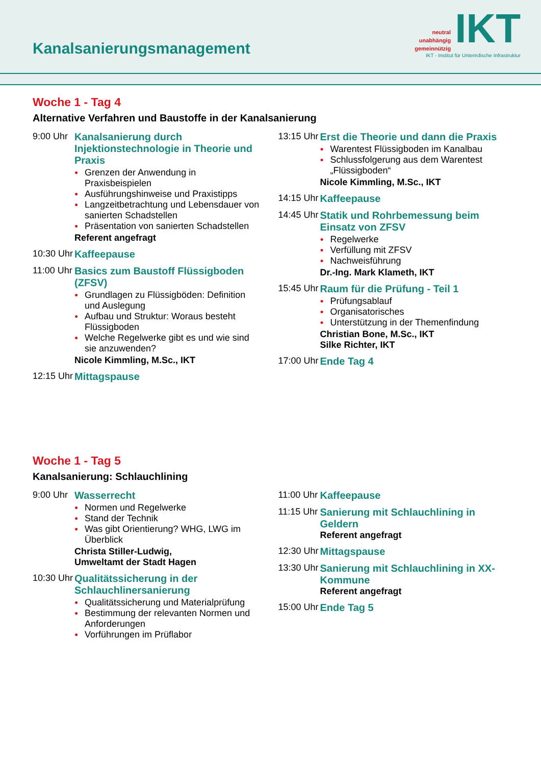Kanalsanierungsmanagement
neutral
unabhängig
gemeinnützig
IKT
IKT - Institut für Unterirdische Infrastruktur
Woche 1 - Tag 4
Alternative Verfahren und Baustoffe in der Kanalsanierung
9:00 Uhr
Kanalsanierung durch Injektionstechnologie in Theorie und Praxis
● Grenzen der Anwendung in Praxisbeispielen
● Ausführungshinweise und Praxistipps
● Langzeitbetrachtung und Lebensdauer von sanierten Schadstellen
● Präsentation von sanierten Schadstellen
Referent angefragt
10:30 Uhr
Kaffeepause
11:00 Uhr
Basics zum Baustoff Flüssigboden (ZFSV)
● Grundlagen zu Flüssigböden: Definition und Auslegung
● Aufbau und Struktur: Woraus besteht Flüssigboden
● Welche Regelwerke gibt es und wie sind sie anzuwenden?
Nicole Kimmling, M.Sc., IKT
12:15 Uhr
Mittagspause
13:15 Uhr
Erst die Theorie und dann die Praxis
● Warentest Flüssigboden im Kanalbau
● Schlussfolgerung aus dem Warentest „Flüssigboden“
Nicole Kimmling, M.Sc., IKT
14:15 Uhr
Kaffeepause
14:45 Uhr
Statik und Rohrbemessung beim Einsatz von ZFSV
● Regelwerke
● Verfüllung mit ZFSV
● Nachweisführung
Dr.-Ing. Mark Klameth, IKT
15:45 Uhr
Raum für die Prüfung - Teil 1
● Prüfungsablauf
● Organisatorisches
● Unterstützung in der Themenfindung
Christian Bone, M.Sc., IKT
Silke Richter, IKT
17:00 Uhr
Ende Tag 4
Woche 1 - Tag 5
Kanalsanierung: Schlauchlining
9:00 Uhr
Wasserrecht
● Normen und Regelwerke
● Stand der Technik
● Was gibt Orientierung? WHG, LWG im Überblick
Christa Stiller-Ludwig,
Umweltamt der Stadt Hagen
10:30 Uhr
Qualitätssicherung in der Schlauchlinersanierung
● Qualitätssicherung und Materialprüfung
● Bestimmung der relevanten Normen und Anforderungen
● Vorführungen im Prüflabor
11:00 Uhr
Kaffeepause
11:15 Uhr
Sanierung mit Schlauchlining in Geldern
Referent angefragt
12:30 Uhr
Mittagspause
13:30 Uhr
Sanierung mit Schlauchlining in XX-Kommune
Referent angefragt
15:00 Uhr
Ende Tag 5